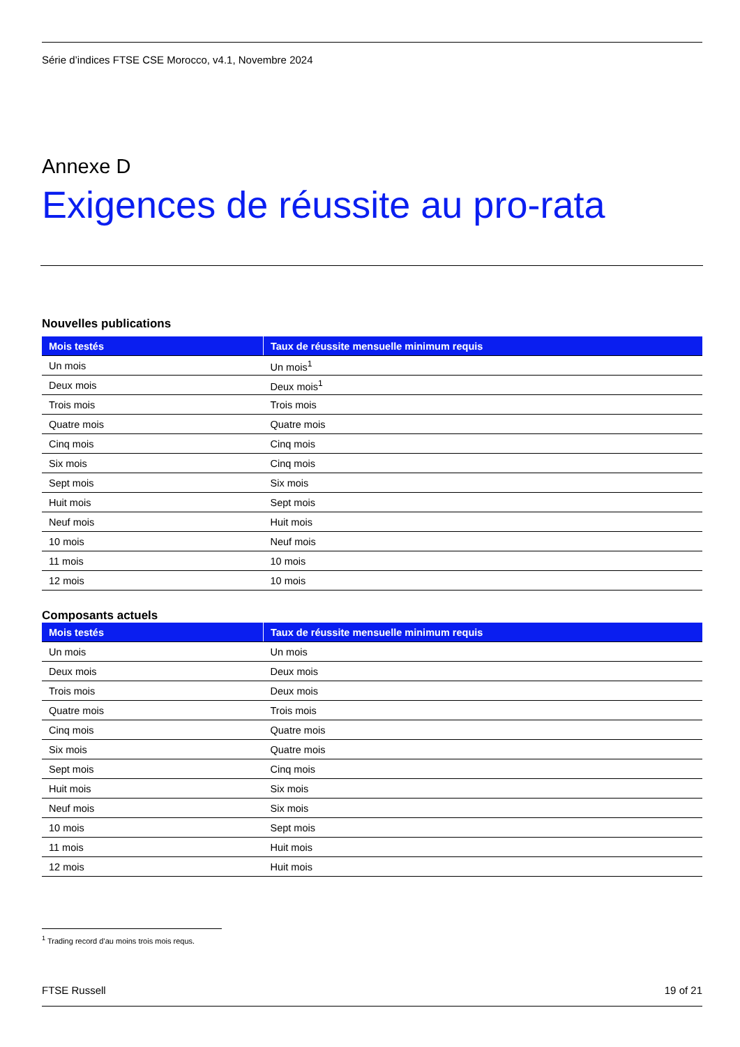Série d’indices FTSE CSE Morocco, v4.1, Novembre 2024
Annexe D
Exigences de réussite au pro-rata
Nouvelles publications
| Mois testés | Taux de réussite mensuelle minimum requis |
| --- | --- |
| Un mois | Un mois<sup>1</sup> |
| Deux mois | Deux mois<sup>1</sup> |
| Trois mois | Trois mois |
| Quatre mois | Quatre mois |
| Cinq mois | Cinq mois |
| Six mois | Cinq mois |
| Sept mois | Six mois |
| Huit mois | Sept mois |
| Neuf mois | Huit mois |
| 10 mois | Neuf mois |
| 11 mois | 10 mois |
| 12 mois | 10 mois |
Composants actuels
| Mois testés | Taux de réussite mensuelle minimum requis |
| --- | --- |
| Un mois | Un mois |
| Deux mois | Deux mois |
| Trois mois | Deux mois |
| Quatre mois | Trois mois |
| Cinq mois | Quatre mois |
| Six mois | Quatre mois |
| Sept mois | Cinq mois |
| Huit mois | Six mois |
| Neuf mois | Six mois |
| 10 mois | Sept mois |
| 11 mois | Huit mois |
| 12 mois | Huit mois |
<sup>1</sup> Trading record d’au moins trois mois requs.
FTSE Russell 19 of 21